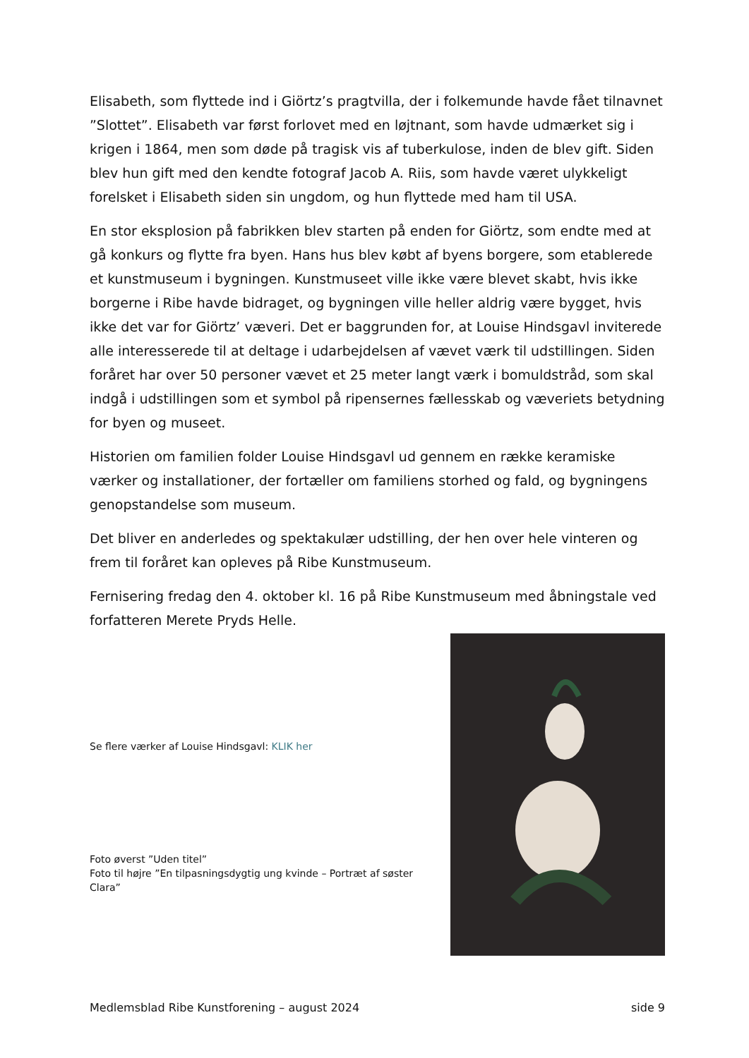Elisabeth, som flyttede ind i Giörtz’s pragtvilla, der i folkemunde havde fået tilnavnet ”Slottet”. Elisabeth var først forlovet med en løjtnant, som havde udmærket sig i krigen i 1864, men som døde på tragisk vis af tuberkulose, inden de blev gift. Siden blev hun gift med den kendte fotograf Jacob A. Riis, som havde været ulykkeligt forelsket i Elisabeth siden sin ungdom, og hun flyttede med ham til USA.
En stor eksplosion på fabrikken blev starten på enden for Giörtz, som endte med at gå konkurs og flytte fra byen. Hans hus blev købt af byens borgere, som etablerede et kunstmuseum i bygningen. Kunstmuseet ville ikke være blevet skabt, hvis ikke borgerne i Ribe havde bidraget, og bygningen ville heller aldrig være bygget, hvis ikke det var for Giörtz’ væveri. Det er baggrunden for, at Louise Hindsgavl inviterede alle interesserede til at deltage i udarbejdelsen af vævet værk til udstillingen. Siden foråret har over 50 personer vævet et 25 meter langt værk i bomuldstråd, som skal indgå i udstillingen som et symbol på ripensernes fællesskab og væveriets betydning for byen og museet.
Historien om familien folder Louise Hindsgavl ud gennem en række keramiske værker og installationer, der fortæller om familiens storhed og fald, og bygningens genopstandelse som museum.
Det bliver en anderledes og spektakulær udstilling, der hen over hele vinteren og frem til foråret kan opleves på Ribe Kunstmuseum.
Fernisering fredag den 4. oktober kl. 16 på Ribe Kunstmuseum med åbningstale ved forfatteren Merete Pryds Helle.
Se flere værker af Louise Hindsgavl: KLIK her
Foto øverst ”Uden titel”
Foto til højre ”En tilpasningsdygtig ung kvinde – Portræt af søster Clara”
Medlemsblad Ribe Kunstforening – august 2024 side 9